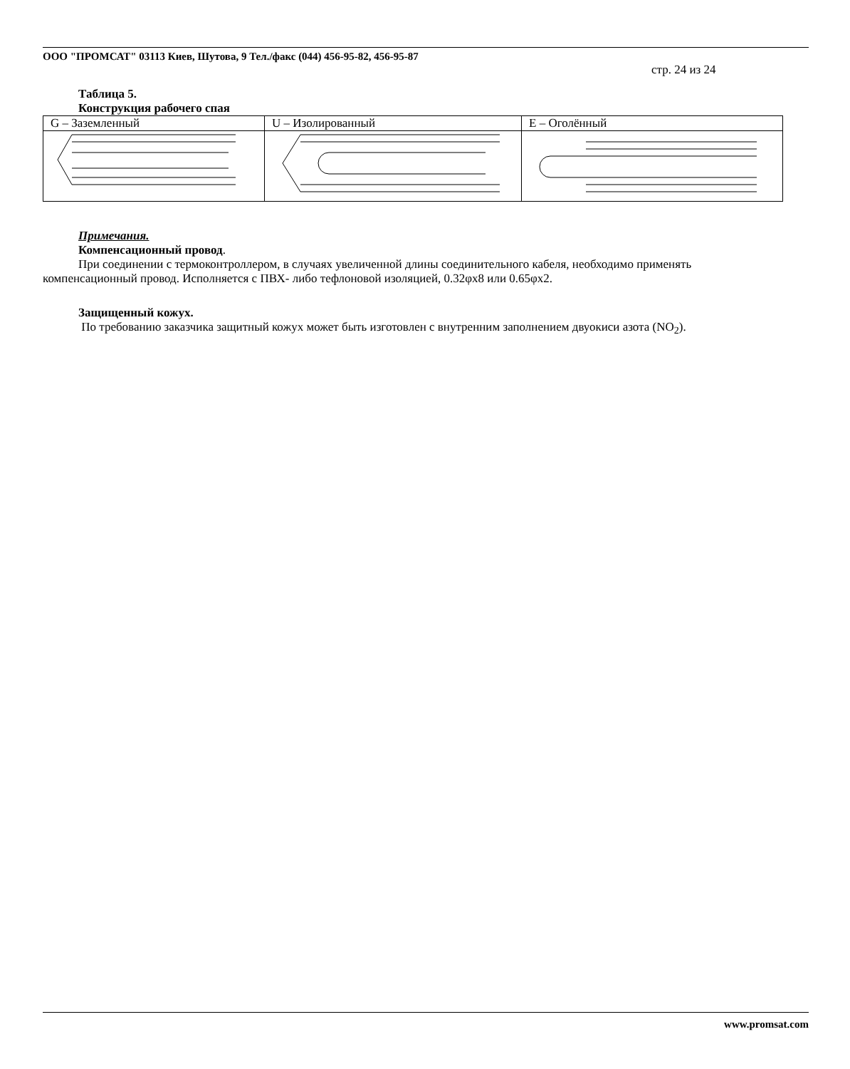ООО "ПРОМСАТ" 03113 Киев, Шутова, 9 Тел./факс (044) 456-95-82, 456-95-87
стр. 24 из 24
Таблица 5.
Конструкция рабочего спая
| G – Заземленный | U – Изолированный | E – Оголённый |
Примечания.
Компенсационный провод.
При соединении с термоконтроллером, в случаях увеличенной длины соединительного кабеля, необходимо применять компенсационный провод. Исполняется с ПВХ- либо тефлоновой изоляцией, 0.32φх8 или 0.65φх2.
Защищенный кожух.
По требованию заказчика защитный кожух может быть изготовлен с внутренним заполнением двуокиси азота (NO<sub>2</sub>).
www.promsat.com